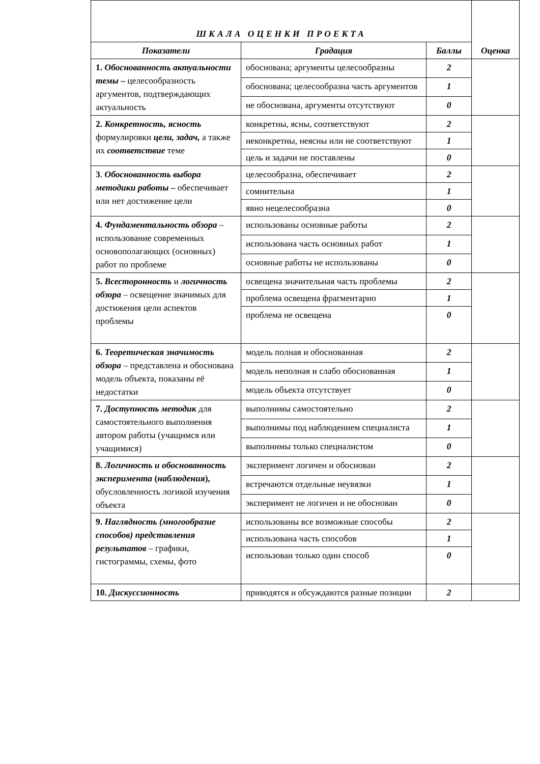| ШКАЛА ОЦЕНКИ ПРОЕКТА | | | Оценка |
| Показатели | Градация | Баллы | |
| 1. Обоснованность актуальности темы – целесообразность аргументов, подтверждающих актуальность | обоснована; аргументы целесообразны | 2 | |
| | обоснована; целесообразна часть аргументов | 1 | |
| | не обоснована, аргументы отсутствуют | 0 | |
| 2. Конкретность, ясность формулировки цели, задач, а также их соответствие теме | конкретны, ясны, соответствуют | 2 | |
| | неконкретны, неясны или не соответствуют | 1 | |
| | цель и задачи не поставлены | 0 | |
| 3 . Обоснованность выбора методики работы – обеспечивает или нет достижение цели | целесообразна, обеспечивает | 2 | |
| | сомнительна | 1 | |
| | явно нецелесообразна | 0 | |
| 4. Фундаментальность обзора – использование современных основополагающих (основных) работ по проблеме | использованы основные работы | 2 | |
| | использована часть основных работ | 1 | |
| | основные работы не использованы | 0 | |
| 5. Всесторонность и логичность обзора – освещение значимых для достижения цели аспектов проблемы | освещена значительная часть проблемы | 2 | |
| | проблема освещена фрагментарно | 1 | |
| | проблема не освещена | 0 | |
| 6. Теоретическая значимость обзора – представлена и обоснована модель объекта, показаны её недостатки | модель полная и обоснованная | 2 | |
| | модель неполная и слабо обоснованная | 1 | |
| | модель объекта отсутствует | 0 | |
| 7. Доступность методик для самостоятельного выполнения автором работы (учащимся или учащимися) | выполнимы самостоятельно | 2 | |
| | выполнимы под наблюдением специалиста | 1 | |
| | выполнимы только специалистом | 0 | |
| 8. Логичность и обоснованность эксперимента ( наблюдения ), обусловленность логикой изучения объекта | эксперимент логичен и обоснован | 2 | |
| | встречаются отдельные неувязки | 1 | |
| | эксперимент не логичен и не обоснован | 0 | |
| 9. Наглядность (многообразие способов) представления результатов – графики, гистограммы, схемы, фото | использованы все возможные способы | 2 | |
| | использована часть способов | 1 | |
| | использован только один способ | 0 | |
| 10. Дискуссионность | приводятся и обсуждаются разные позиции | 2 | |